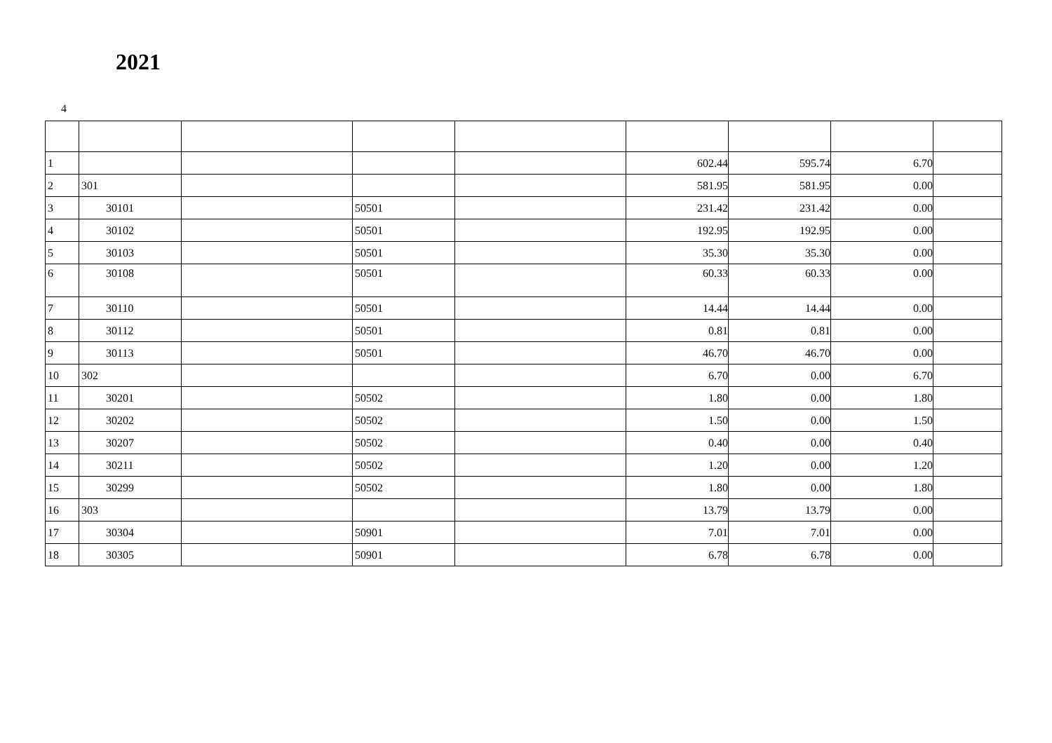2021
4
| 1 | | | | | 602.44 | 595.74 | 6.70 | |
| 2 | 301 | | | | 581.95 | 581.95 | 0.00 | |
| 3 | 30101 | | 50501 | | 231.42 | 231.42 | 0.00 | |
| 4 | 30102 | | 50501 | | 192.95 | 192.95 | 0.00 | |
| 5 | 30103 | | 50501 | | 35.30 | 35.30 | 0.00 | |
| 6 | 30108 | | 50501 | | 60.33 | 60.33 | 0.00 | |
| 7 | 30110 | | 50501 | | 14.44 | 14.44 | 0.00 | |
| 8 | 30112 | | 50501 | | 0.81 | 0.81 | 0.00 | |
| 9 | 30113 | | 50501 | | 46.70 | 46.70 | 0.00 | |
| 10 | 302 | | | | 6.70 | 0.00 | 6.70 | |
| 11 | 30201 | | 50502 | | 1.80 | 0.00 | 1.80 | |
| 12 | 30202 | | 50502 | | 1.50 | 0.00 | 1.50 | |
| 13 | 30207 | | 50502 | | 0.40 | 0.00 | 0.40 | |
| 14 | 30211 | | 50502 | | 1.20 | 0.00 | 1.20 | |
| 15 | 30299 | | 50502 | | 1.80 | 0.00 | 1.80 | |
| 16 | 303 | | | | 13.79 | 13.79 | 0.00 | |
| 17 | 30304 | | 50901 | | 7.01 | 7.01 | 0.00 | |
| 18 | 30305 | | 50901 | | 6.78 | 6.78 | 0.00 | |